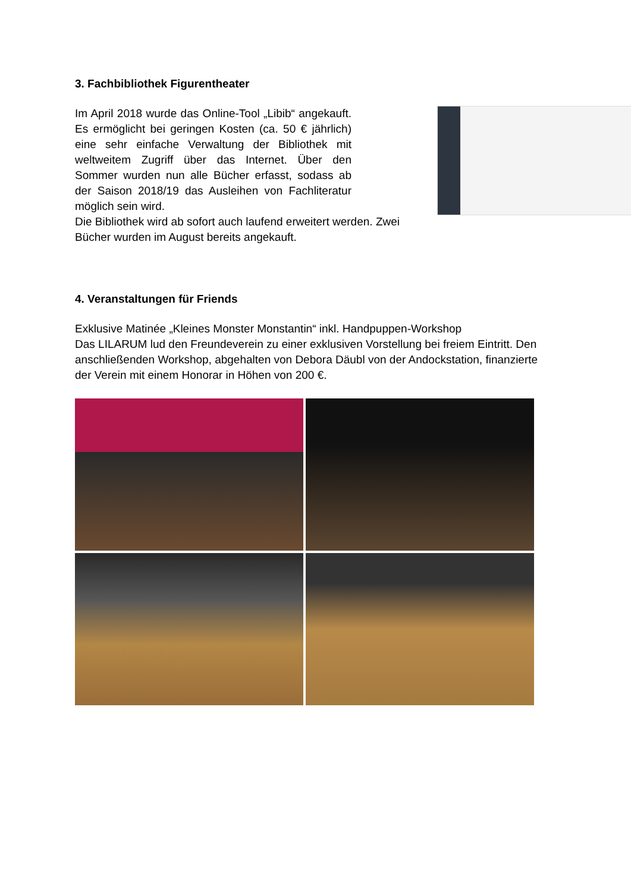3. Fachbibliothek Figurentheater
Im April 2018 wurde das Online-Tool „Libib“ angekauft. Es ermöglicht bei geringen Kosten (ca. 50 € jährlich) eine sehr einfache Verwaltung der Bibliothek mit weltweitem Zugriff über das Internet. Über den Sommer wurden nun alle Bücher erfasst, sodass ab der Saison 2018/19 das Ausleihen von Fachliteratur möglich sein wird.
Die Bibliothek wird ab sofort auch laufend erweitert werden. Zwei Bücher wurden im August bereits angekauft.
4. Veranstaltungen für Friends
Exklusive Matinée „Kleines Monster Monstantin“ inkl. Handpuppen-Workshop
Das LILARUM lud den Freundeverein zu einer exklusiven Vorstellung bei freiem Eintritt. Den anschließenden Workshop, abgehalten von Debora Däubl von der Andockstation, finanzierte der Verein mit einem Honorar in Höhen von 200 €.